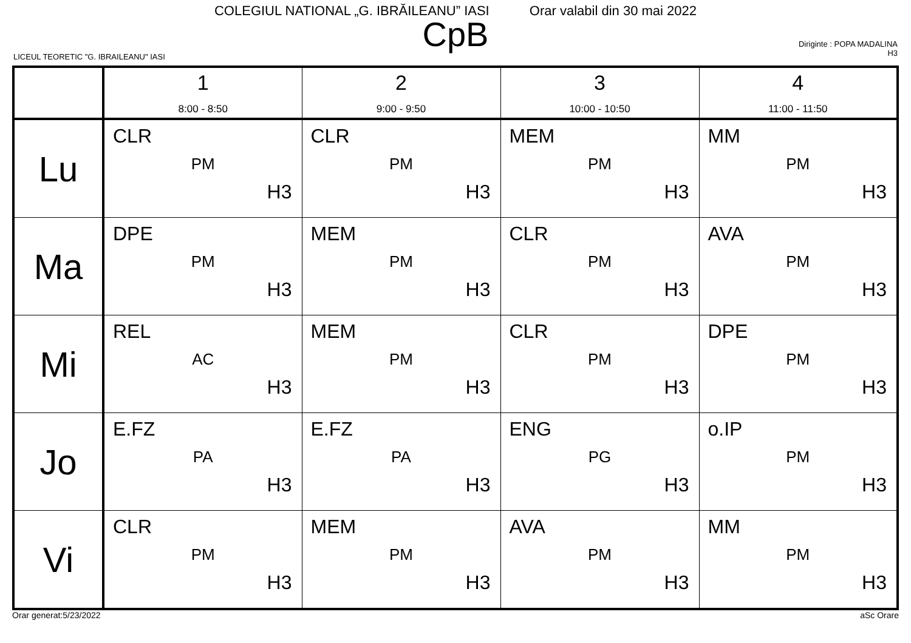COLEGIUL NATIONAL „G. IBRĂILEANU” IASI Orar valabil din 30 mai 2022
CpB
LICEUL TEORETIC "G. IBRAILEANU" IASI
Diriginte : POPA MADALINA
H3
| | 1 8:00 - 8:50 | 2 9:00 - 9:50 | 3 10:00 - 10:50 | 4 11:00 - 11:50 |
| --- | --- | --- | --- | --- |
| Lu | CLR PM H3 | CLR PM H3 | MEM PM H3 | MM PM H3 |
| Ma | DPE PM H3 | MEM PM H3 | CLR PM H3 | AVA PM H3 |
| Mi | REL AC H3 | MEM PM H3 | CLR PM H3 | DPE PM H3 |
| Jo | E.FZ PA H3 | E.FZ PA H3 | ENG PG H3 | o.IP PM H3 |
| Vi | CLR PM H3 | MEM PM H3 | AVA PM H3 | MM PM H3 |
Orar generat:5/23/2022 aSc Orare